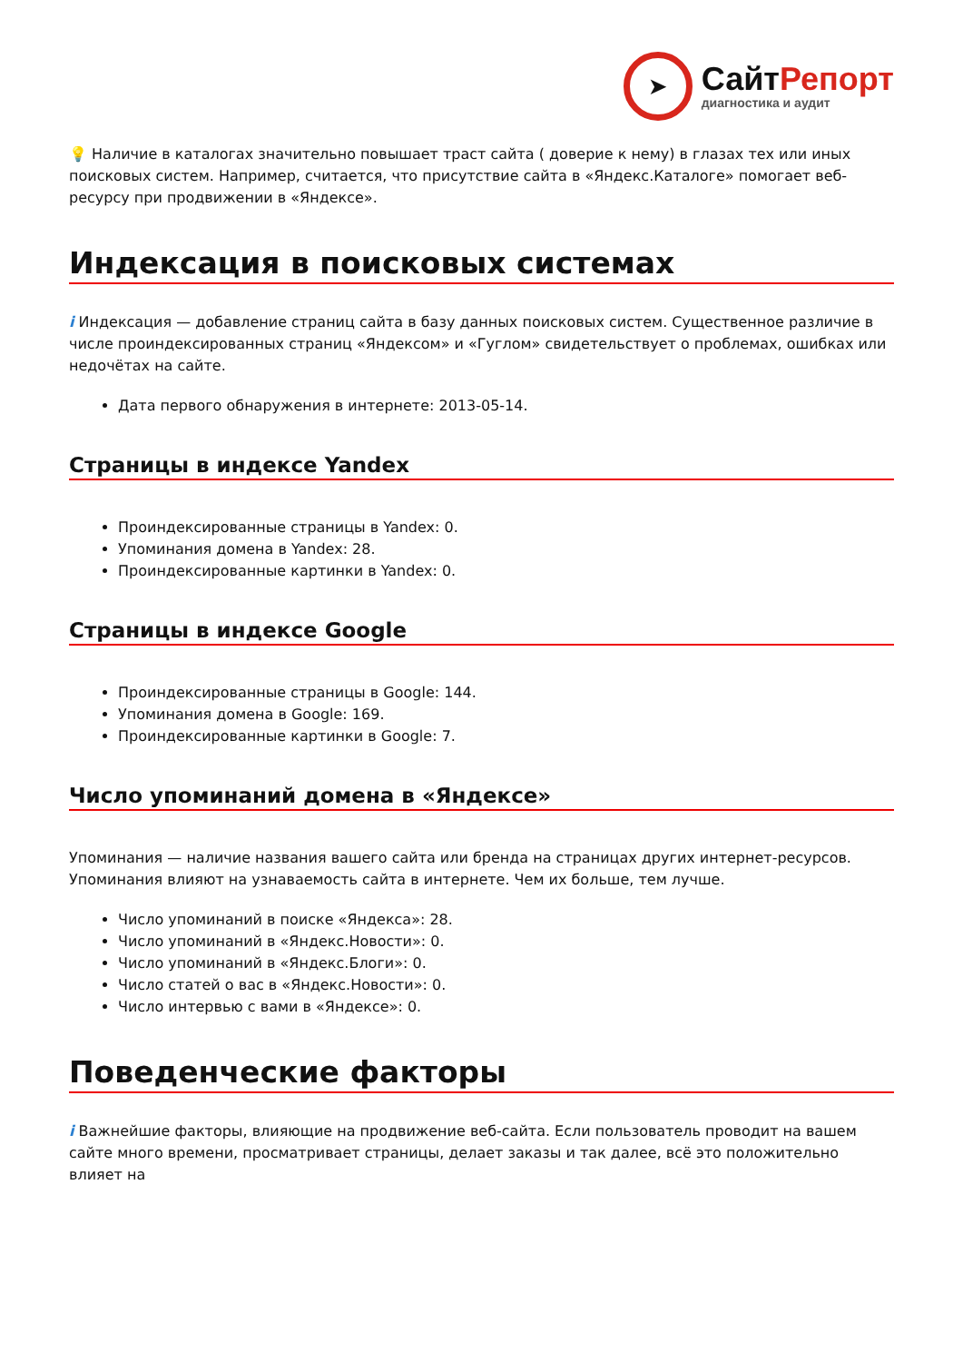➤
СайтРепорт
диагностика и аудит
💡 Наличие в каталогах значительно повышает траст сайта ( доверие к нему) в глазах тех или иных поисковых систем. Например, считается, что присутствие сайта в «Яндекс.Каталоге» помогает веб-ресурсу при продвижении в «Яндексе».
Индексация в поисковых системах
i Индексация — добавление страниц сайта в базу данных поисковых систем. Существенное различие в числе проиндексированных страниц «Яндексом» и «Гуглом» свидетельствует о проблемах, ошибках или недочётах на сайте.
Дата первого обнаружения в интернете: 2013-05-14.
Страницы в индексе Yandex
Проиндексированные страницы в Yandex: 0.
Упоминания домена в Yandex: 28.
Проиндексированные картинки в Yandex: 0.
Страницы в индексе Google
Проиндексированные страницы в Google: 144.
Упоминания домена в Google: 169.
Проиндексированные картинки в Google: 7.
Число упоминаний домена в «Яндексе»
Упоминания — наличие названия вашего сайта или бренда на страницах других интернет-ресурсов. Упоминания влияют на узнаваемость сайта в интернете. Чем их больше, тем лучше.
Число упоминаний в поиске «Яндекса»: 28.
Число упоминаний в «Яндекс.Новости»: 0.
Число упоминаний в «Яндекс.Блоги»: 0.
Число статей о вас в «Яндекс.Новости»: 0.
Число интервью с вами в «Яндексе»: 0.
Поведенческие факторы
i Важнейшие факторы, влияющие на продвижение веб-сайта. Если пользователь проводит на вашем сайте много времени, просматривает страницы, делает заказы и так далее, всё это положительно влияет на